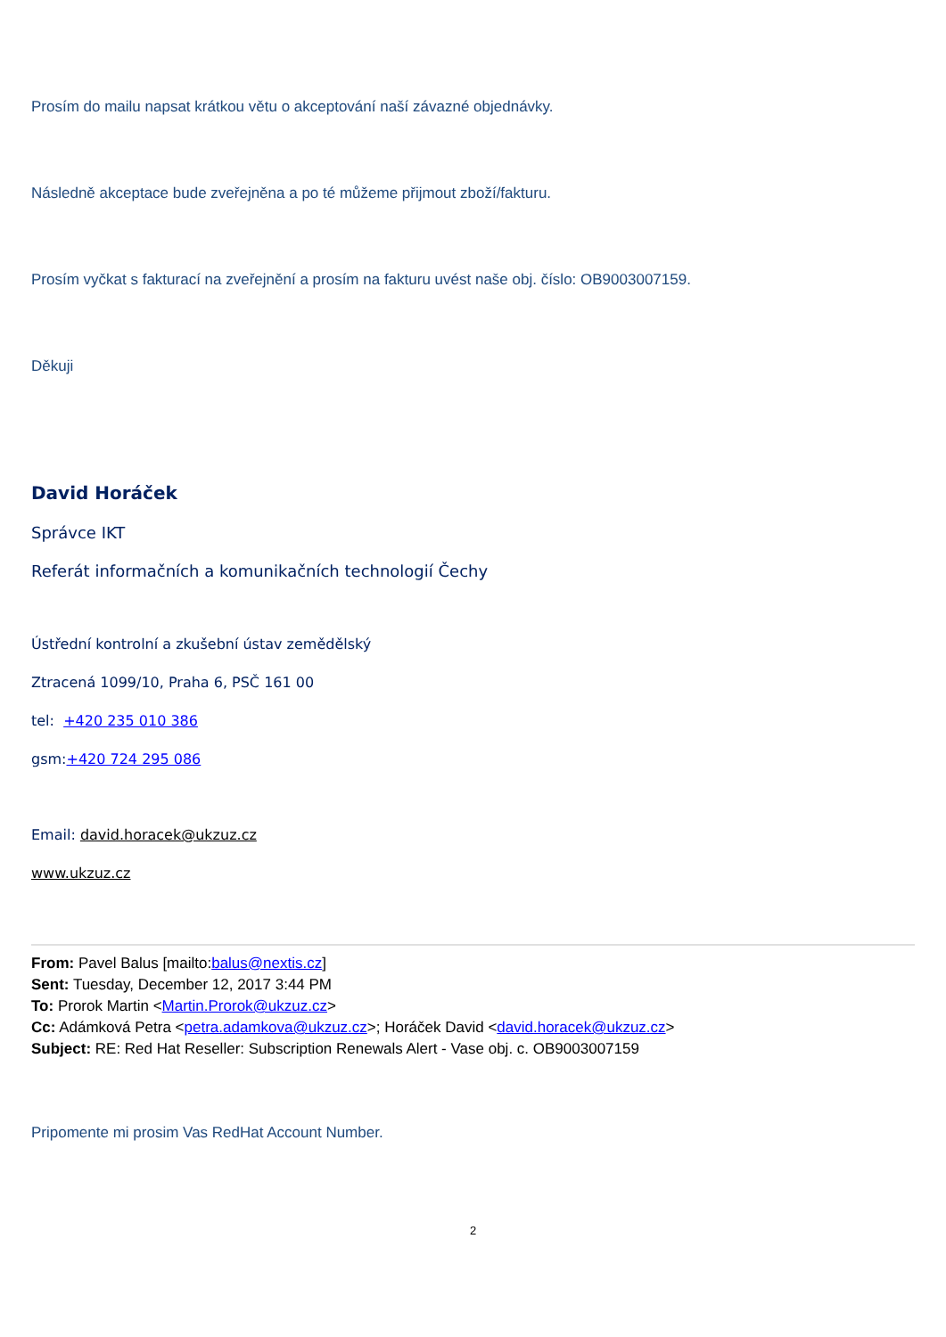Prosím do mailu napsat krátkou větu o akceptování naší závazné objednávky.
Následně akceptace bude zveřejněna a po té můžeme přijmout zboží/fakturu.
Prosím vyčkat s fakturací na zveřejnění a prosím na fakturu uvést naše obj. číslo: OB9003007159.
Děkuji
David Horáček
Správce IKT
Referát informačních a komunikačních technologií Čechy
Ústřední kontrolní a zkušební ústav zemědělský
Ztracená 1099/10, Praha 6, PSČ 161 00
tel: +420 235 010 386
gsm:+420 724 295 086
Email: david.horacek@ukzuz.cz
www.ukzuz.cz
From: Pavel Balus [mailto:balus@nextis.cz]
Sent: Tuesday, December 12, 2017 3:44 PM
To: Prorok Martin <Martin.Prorok@ukzuz.cz>
Cc: Adámková Petra <petra.adamkova@ukzuz.cz>; Horáček David <david.horacek@ukzuz.cz>
Subject: RE: Red Hat Reseller: Subscription Renewals Alert - Vase obj. c. OB9003007159
Pripomente mi prosim Vas RedHat Account Number.
2